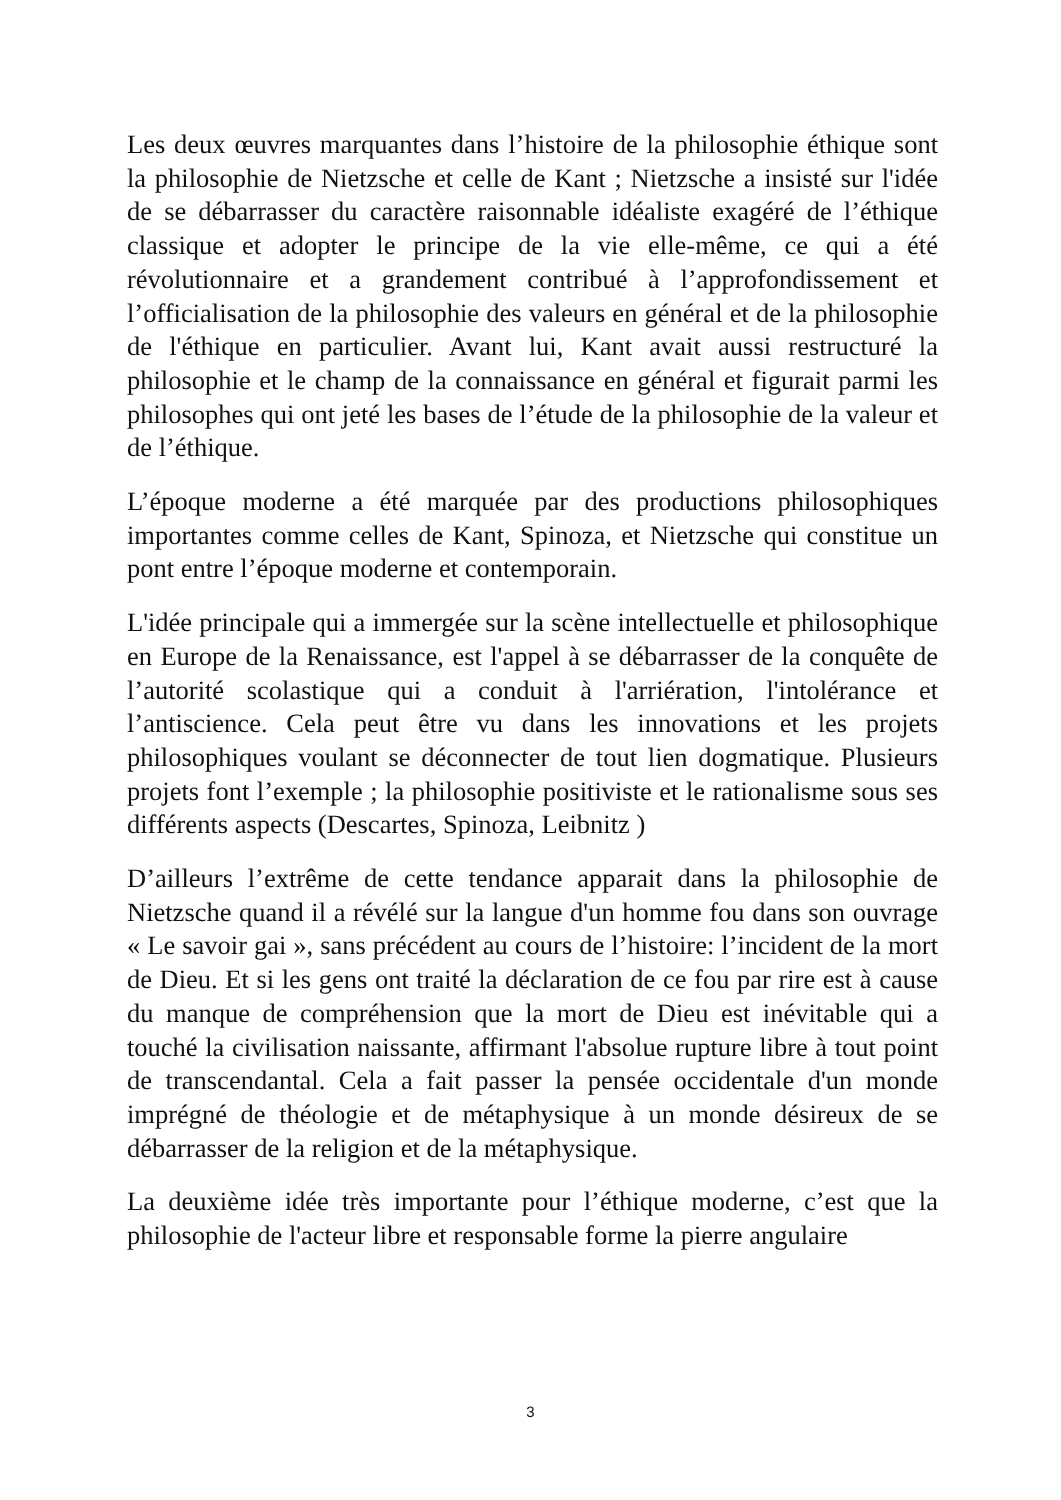Les deux œuvres marquantes dans l’histoire de la philosophie éthique sont la philosophie de Nietzsche et celle de Kant ; Nietzsche a insisté sur l'idée de se débarrasser du caractère raisonnable idéaliste exagéré de l’éthique classique et adopter le principe de la vie elle-même, ce qui a été révolutionnaire et a grandement contribué à l’approfondissement et l’officialisation de la philosophie des valeurs en général et de la philosophie de l'éthique en particulier. Avant lui, Kant avait aussi restructuré la philosophie et le champ de la connaissance en général et figurait parmi les philosophes qui ont jeté les bases de l’étude de la philosophie de la valeur et de l’éthique.
L’époque moderne a été marquée par des productions philosophiques importantes comme celles de Kant, Spinoza, et Nietzsche qui constitue un pont entre l’époque moderne et contemporain.
L'idée principale qui a immergée sur la scène intellectuelle et philosophique en Europe de la Renaissance, est l'appel à se débarrasser de la conquête de l’autorité scolastique qui a conduit à l'arriération, l'intolérance et l’antiscience. Cela peut être vu dans les innovations et les projets philosophiques voulant se déconnecter de tout lien dogmatique. Plusieurs projets font l’exemple ; la philosophie positiviste et le rationalisme sous ses différents aspects (Descartes, Spinoza, Leibnitz )
D’ailleurs l’extrême de cette tendance apparait dans la philosophie de Nietzsche quand il a révélé sur la langue d'un homme fou dans son ouvrage « Le savoir gai », sans précédent au cours de l’histoire: l’incident de la mort de Dieu. Et si les gens ont traité la déclaration de ce fou par rire est à cause du manque de compréhension que la mort de Dieu est inévitable qui a touché la civilisation naissante, affirmant l'absolue rupture libre à tout point de transcendantal. Cela a fait passer la pensée occidentale d'un monde imprégné de théologie et de métaphysique à un monde désireux de se débarrasser de la religion et de la métaphysique.
La deuxième idée très importante pour l’éthique moderne, c’est que la philosophie de l'acteur libre et responsable forme la pierre angulaire
3